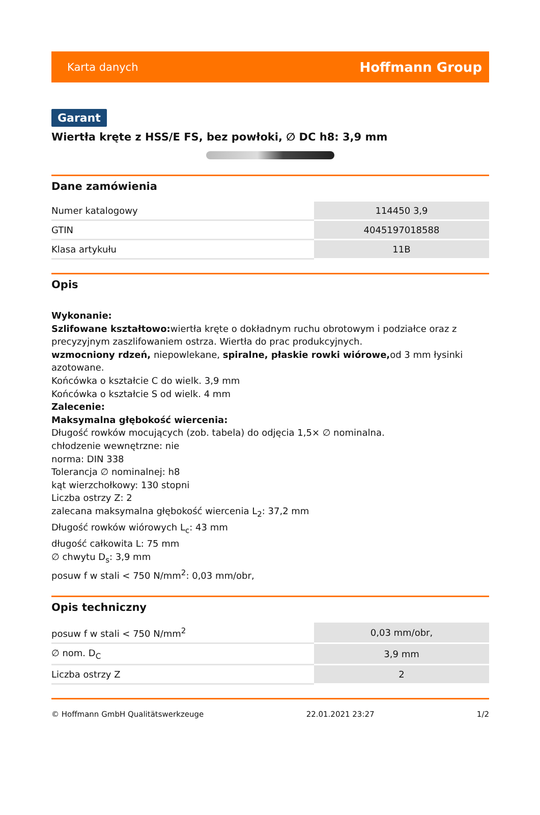Karta danych Hoffmann Group
Garant
Wiertła kręte z HSS/E FS, bez powłoki, ∅ DC h8: 3,9 mm
Dane zamówienia
| Numer katalogowy | 114450 3,9 |
| GTIN | 4045197018588 |
| Klasa artykułu | 11B |
Opis
Wykonanie:
Szlifowane kształtowo: wiertła kręte o dokładnym ruchu obrotowym i podziałce oraz z precyzyjnym zaszlifowaniem ostrza. Wiertła do prac produkcyjnych.
wzmocniony rdzeń, niepowlekane, spiralne, płaskie rowki wiórowe, od 3 mm łysinki azotowane.
Końcówka o kształcie C do wielk. 3,9 mm
Końcówka o kształcie S od wielk. 4 mm
Zalecenie:
Maksymalna głębokość wiercenia:
Długość rowków mocujących (zob. tabela) do odjęcia 1,5× ∅ nominalna.
chłodzenie wewnętrzne: nie
norma: DIN 338
Tolerancja ∅ nominalnej: h8
kąt wierzchołkowy: 130 stopni
Liczba ostrzy Z: 2
zalecana maksymalna głębokość wiercenia L<sub>2</sub>: 37,2 mm
Długość rowków wiórowych L<sub>c</sub>: 43 mm
długość całkowita L: 75 mm
∅ chwytu D<sub>s</sub>: 3,9 mm
posuw f w stali < 750 N/mm<sup>2</sup>: 0,03 mm/obr,
Opis techniczny
| posuw f w stali < 750 N/mm<sup>2</sup> | 0,03 mm/obr, |
| ∅ nom. D<sub>C</sub> | 3,9 mm |
| Liczba ostrzy Z | 2 |
© Hoffmann GmbH Qualitätswerkzeuge 22.01.2021 23:27 1/2